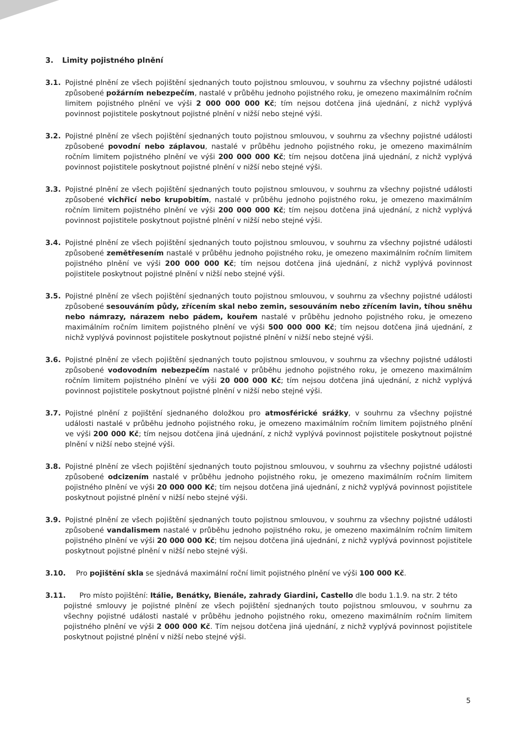3. Limity pojistného plnění
3.1. Pojistné plnění ze všech pojištění sjednaných touto pojistnou smlouvou, v souhrnu za všechny pojistné události způsobené požárním nebezpečím, nastalé v průběhu jednoho pojistného roku, je omezeno maximálním ročním limitem pojistného plnění ve výši 2 000 000 000 Kč; tím nejsou dotčena jiná ujednání, z nichž vyplývá povinnost pojistitele poskytnout pojistné plnění v nižší nebo stejné výši.
3.2. Pojistné plnění ze všech pojištění sjednaných touto pojistnou smlouvou, v souhrnu za všechny pojistné události způsobené povodní nebo záplavou, nastalé v průběhu jednoho pojistného roku, je omezeno maximálním ročním limitem pojistného plnění ve výši 200 000 000 Kč; tím nejsou dotčena jiná ujednání, z nichž vyplývá povinnost pojistitele poskytnout pojistné plnění v nižší nebo stejné výši.
3.3. Pojistné plnění ze všech pojištění sjednaných touto pojistnou smlouvou, v souhrnu za všechny pojistné události způsobené vichřicí nebo krupobitím, nastalé v průběhu jednoho pojistného roku, je omezeno maximálním ročním limitem pojistného plnění ve výši 200 000 000 Kč; tím nejsou dotčena jiná ujednání, z nichž vyplývá povinnost pojistitele poskytnout pojistné plnění v nižší nebo stejné výši.
3.4. Pojistné plnění ze všech pojištění sjednaných touto pojistnou smlouvou, v souhrnu za všechny pojistné události způsobené zemětřesením nastalé v průběhu jednoho pojistného roku, je omezeno maximálním ročním limitem pojistného plnění ve výši 200 000 000 Kč; tím nejsou dotčena jiná ujednání, z nichž vyplývá povinnost pojistitele poskytnout pojistné plnění v nižší nebo stejné výši.
3.5. Pojistné plnění ze všech pojištění sjednaných touto pojistnou smlouvou, v souhrnu za všechny pojistné události způsobené sesouváním půdy, zřícením skal nebo zemin, sesouváním nebo zřícením lavin, tíhou sněhu nebo námrazy, nárazem nebo pádem, kouřem nastalé v průběhu jednoho pojistného roku, je omezeno maximálním ročním limitem pojistného plnění ve výši 500 000 000 Kč; tím nejsou dotčena jiná ujednání, z nichž vyplývá povinnost pojistitele poskytnout pojistné plnění v nižší nebo stejné výši.
3.6. Pojistné plnění ze všech pojištění sjednaných touto pojistnou smlouvou, v souhrnu za všechny pojistné události způsobené vodovodním nebezpečím nastalé v průběhu jednoho pojistného roku, je omezeno maximálním ročním limitem pojistného plnění ve výši 20 000 000 Kč; tím nejsou dotčena jiná ujednání, z nichž vyplývá povinnost pojistitele poskytnout pojistné plnění v nižší nebo stejné výši.
3.7. Pojistné plnění z pojištění sjednaného doložkou pro atmosférické srážky, v souhrnu za všechny pojistné události nastalé v průběhu jednoho pojistného roku, je omezeno maximálním ročním limitem pojistného plnění ve výši 200 000 Kč; tím nejsou dotčena jiná ujednání, z nichž vyplývá povinnost pojistitele poskytnout pojistné plnění v nižší nebo stejné výši.
3.8. Pojistné plnění ze všech pojištění sjednaných touto pojistnou smlouvou, v souhrnu za všechny pojistné události způsobené odcizením nastalé v průběhu jednoho pojistného roku, je omezeno maximálním ročním limitem pojistného plnění ve výši 20 000 000 Kč; tím nejsou dotčena jiná ujednání, z nichž vyplývá povinnost pojistitele poskytnout pojistné plnění v nižší nebo stejné výši.
3.9. Pojistné plnění ze všech pojištění sjednaných touto pojistnou smlouvou, v souhrnu za všechny pojistné události způsobené vandalismem nastalé v průběhu jednoho pojistného roku, je omezeno maximálním ročním limitem pojistného plnění ve výši 20 000 000 Kč; tím nejsou dotčena jiná ujednání, z nichž vyplývá povinnost pojistitele poskytnout pojistné plnění v nižší nebo stejné výši.
3.10. Pro pojištění skla se sjednává maximální roční limit pojistného plnění ve výši 100 000 Kč.
3.11. Pro místo pojištění: Itálie, Benátky, Bienále, zahrady Giardini, Castello dle bodu 1.1.9. na str. 2 této
pojistné smlouvy je pojistné plnění ze všech pojištění sjednaných touto pojistnou smlouvou, v souhrnu za všechny pojistné události nastalé v průběhu jednoho pojistného roku, omezeno maximálním ročním limitem pojistného plnění ve výši 2 000 000 Kč. Tím nejsou dotčena jiná ujednání, z nichž vyplývá povinnost pojistitele poskytnout pojistné plnění v nižší nebo stejné výši.
5